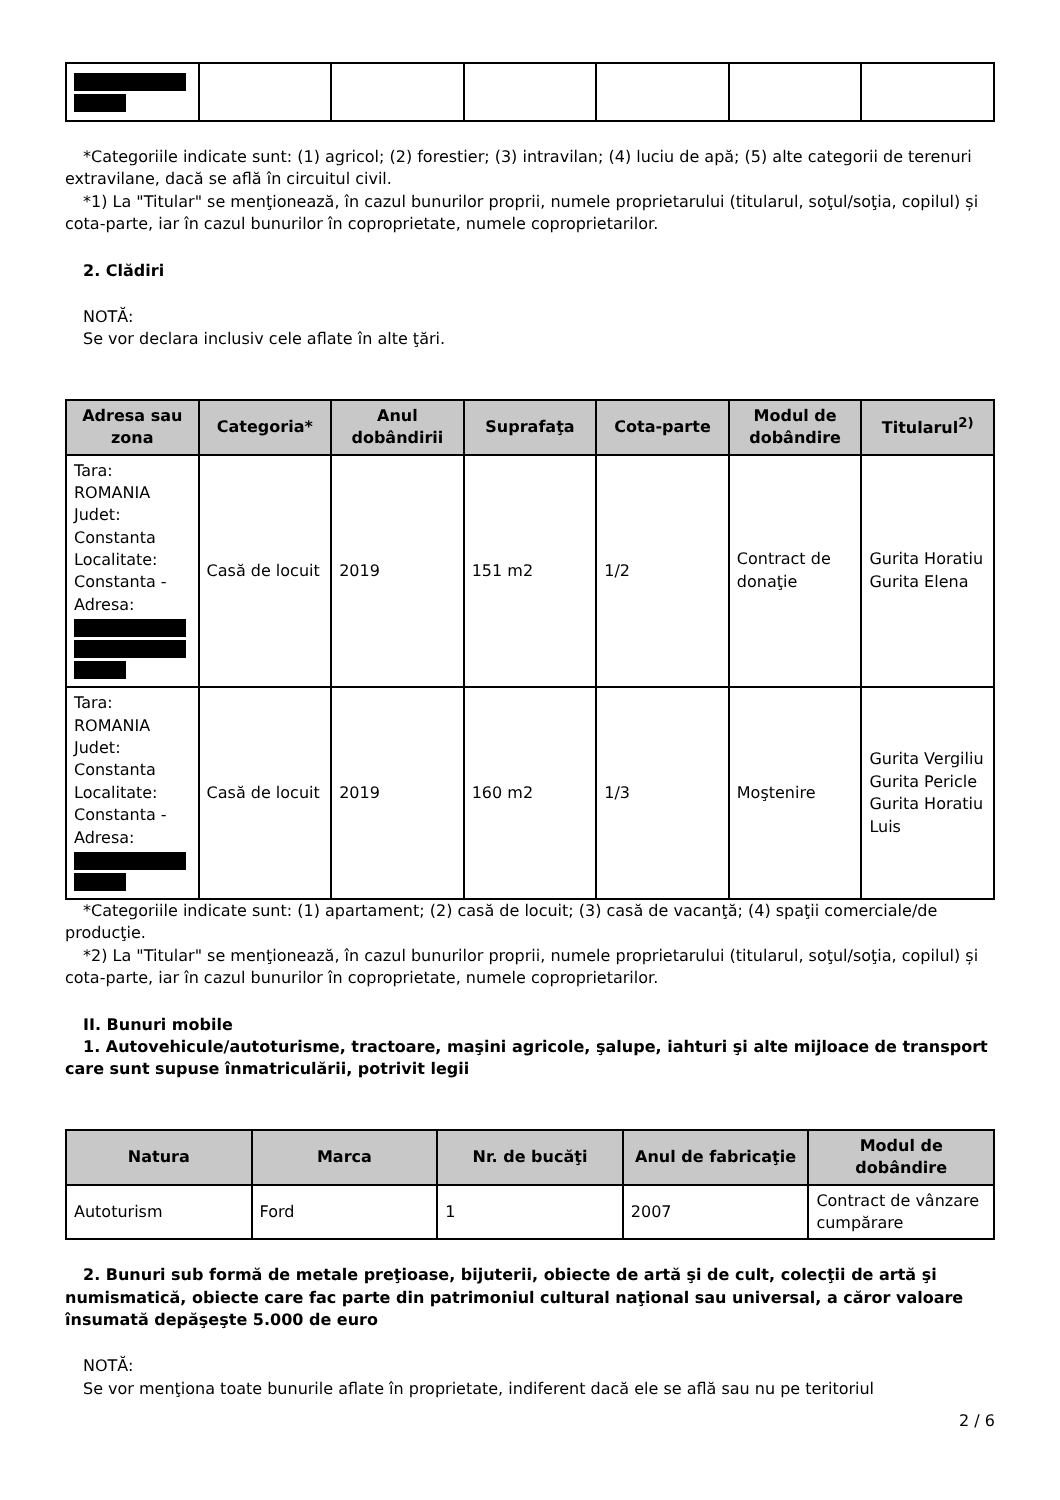*Categoriile indicate sunt: (1) agricol; (2) forestier; (3) intravilan; (4) luciu de apă; (5) alte categorii de terenuri extravilane, dacă se află în circuitul civil.
*1) La "Titular" se menţionează, în cazul bunurilor proprii, numele proprietarului (titularul, soţul/soţia, copilul) și cota-parte, iar în cazul bunurilor în coproprietate, numele coproprietarilor.
2. Clădiri
NOTĂ:
Se vor declara inclusiv cele aflate în alte ţări.
| Adresa sau zona | Categoria* | Anul dobândirii | Suprafaţa | Cota-parte | Modul de dobândire | Titularul<sup>2)</sup> |
| --- | --- | --- | --- | --- | --- | --- |
| Tara: ROMANIA Judet: Constanta Localitate: Constanta - Adresa: | Casă de locuit | 2019 | 151 m2 | 1/2 | Contract de donaţie | Gurita Horatiu Gurita Elena |
| Tara: ROMANIA Judet: Constanta Localitate: Constanta - Adresa: | Casă de locuit | 2019 | 160 m2 | 1/3 | Moştenire | Gurita Vergiliu Gurita Pericle Gurita Horatiu Luis |
*Categoriile indicate sunt: (1) apartament; (2) casă de locuit; (3) casă de vacanţă; (4) spaţii comerciale/de producţie.
*2) La "Titular" se menţionează, în cazul bunurilor proprii, numele proprietarului (titularul, soţul/soţia, copilul) și cota-parte, iar în cazul bunurilor în coproprietate, numele coproprietarilor.
II. Bunuri mobile
1. Autovehicule/autoturisme, tractoare, maşini agricole, şalupe, iahturi şi alte mijloace de transport care sunt supuse înmatriculării, potrivit legii
| Natura | Marca | Nr. de bucăţi | Anul de fabricaţie | Modul de dobândire |
| --- | --- | --- | --- | --- |
| Autoturism | Ford | 1 | 2007 | Contract de vânzare cumpărare |
2. Bunuri sub formă de metale preţioase, bijuterii, obiecte de artă şi de cult, colecţii de artă şi numismatică, obiecte care fac parte din patrimoniul cultural naţional sau universal, a căror valoare însumată depăşeşte 5.000 de euro
NOTĂ:
Se vor menţiona toate bunurile aflate în proprietate, indiferent dacă ele se află sau nu pe teritoriul
2 / 6